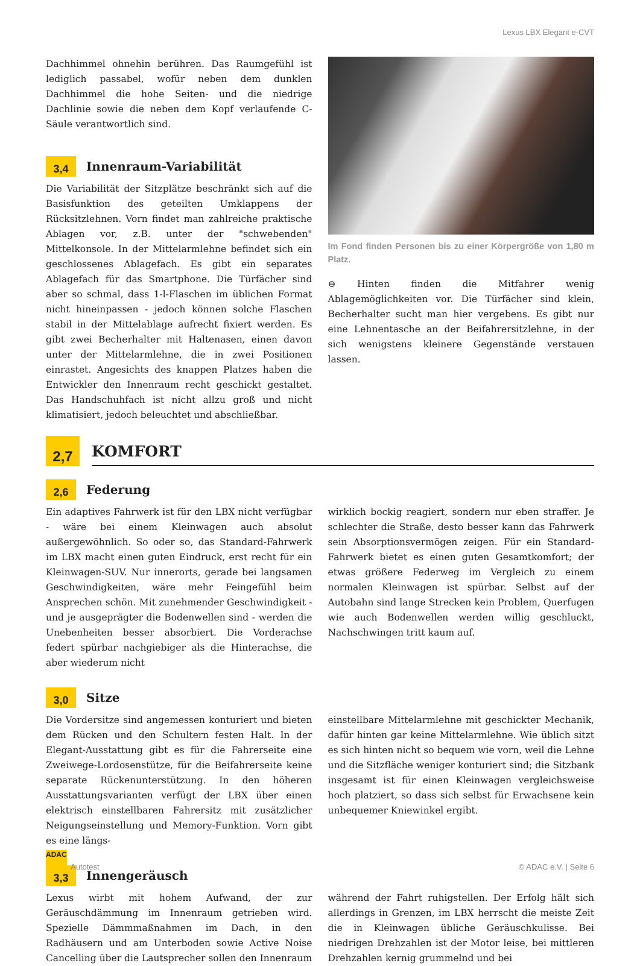Lexus LBX Elegant e-CVT
Dachhimmel ohnehin berühren. Das Raumgefühl ist lediglich passabel, wofür neben dem dunklen Dachhimmel die hohe Seiten- und die niedrige Dachlinie sowie die neben dem Kopf verlaufende C-Säule verantwortlich sind.
3,4
Innenraum-Variabilität
Die Variabilität der Sitzplätze beschränkt sich auf die Basisfunktion des geteilten Umklappens der Rücksitzlehnen. Vorn findet man zahlreiche praktische Ablagen vor, z.B. unter der "schwebenden" Mittelkonsole. In der Mittelarmlehne befindet sich ein geschlossenes Ablagefach. Es gibt ein separates Ablagefach für das Smartphone. Die Türfächer sind aber so schmal, dass 1-l-Flaschen im üblichen Format nicht hineinpassen - jedoch können solche Flaschen stabil in der Mittelablage aufrecht fixiert werden. Es gibt zwei Becherhalter mit Haltenasen, einen davon unter der Mittelarmlehne, die in zwei Positionen einrastet. Angesichts des knappen Platzes haben die Entwickler den Innenraum recht geschickt gestaltet. Das Handschuhfach ist nicht allzu groß und nicht klimatisiert, jedoch beleuchtet und abschließbar.
Im Fond finden Personen bis zu einer Körpergröße von 1,80 m Platz.
⊖ Hinten finden die Mitfahrer wenig Ablagemöglichkeiten vor. Die Türfächer sind klein, Becherhalter sucht man hier vergebens. Es gibt nur eine Lehnentasche an der Beifahrersitzlehne, in der sich wenigstens kleinere Gegenstände verstauen lassen.
2,7
KOMFORT
2,6
Federung
Ein adaptives Fahrwerk ist für den LBX nicht verfügbar - wäre bei einem Kleinwagen auch absolut außergewöhnlich. So oder so, das Standard-Fahrwerk im LBX macht einen guten Eindruck, erst recht für ein Kleinwagen-SUV. Nur innerorts, gerade bei langsamen Geschwindigkeiten, wäre mehr Feingefühl beim Ansprechen schön. Mit zunehmender Geschwindigkeit - und je ausgeprägter die Bodenwellen sind - werden die Unebenheiten besser absorbiert. Die Vorderachse federt spürbar nachgiebiger als die Hinterachse, die aber wiederum nicht
wirklich bockig reagiert, sondern nur eben straffer. Je schlechter die Straße, desto besser kann das Fahrwerk sein Absorptionsvermögen zeigen. Für ein Standard-Fahrwerk bietet es einen guten Gesamtkomfort; der etwas größere Federweg im Vergleich zu einem normalen Kleinwagen ist spürbar. Selbst auf der Autobahn sind lange Strecken kein Problem, Querfugen wie auch Bodenwellen werden willig geschluckt, Nachschwingen tritt kaum auf.
3,0
Sitze
Die Vordersitze sind angemessen konturiert und bieten dem Rücken und den Schultern festen Halt. In der Elegant-Ausstattung gibt es für die Fahrerseite eine Zweiwege-Lordosenstütze, für die Beifahrerseite keine separate Rückenunterstützung. In den höheren Ausstattungsvarianten verfügt der LBX über einen elektrisch einstellbaren Fahrersitz mit zusätzlicher Neigungseinstellung und Memory-Funktion. Vorn gibt es eine längs-
einstellbare Mittelarmlehne mit geschickter Mechanik, dafür hinten gar keine Mittelarmlehne. Wie üblich sitzt es sich hinten nicht so bequem wie vorn, weil die Lehne und die Sitzfläche weniger konturiert sind; die Sitzbank insgesamt ist für einen Kleinwagen vergleichsweise hoch platziert, so dass sich selbst für Erwachsene kein unbequemer Kniewinkel ergibt.
3,3
Innengeräusch
Lexus wirbt mit hohem Aufwand, der zur Geräuschdämmung im Innenraum getrieben wird. Spezielle Dämmmaßnahmen im Dach, in den Radhäusern und am Unterboden sowie Active Noise Cancelling über die Lautsprecher sollen den Innenraum
während der Fahrt ruhigstellen. Der Erfolg hält sich allerdings in Grenzen, im LBX herrscht die meiste Zeit die in Kleinwagen übliche Geräuschkulisse. Bei niedrigen Drehzahlen ist der Motor leise, bei mittleren Drehzahlen kernig grummelnd und bei
ADAC Autotest
© ADAC e.V. | Seite 6